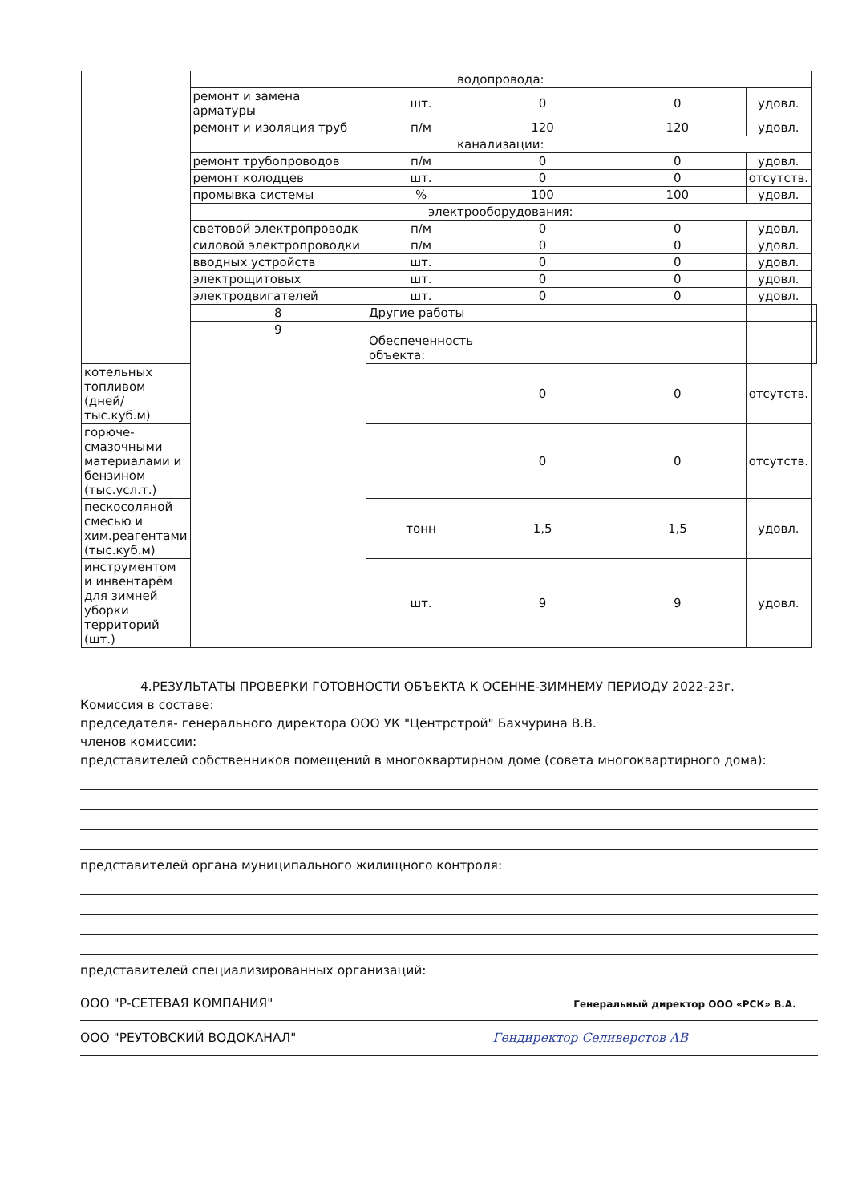| | водопровода: | | | | | |
| | ремонт и замена арматуры | шт. | 0 | 0 | удовл. | |
| | ремонт и изоляция труб | п/м | 120 | 120 | удовл. | |
| | канализации: | | | | | |
| | ремонт трубопроводов | п/м | 0 | 0 | удовл. | |
| | ремонт колодцев | шт. | 0 | 0 | отсутств. | |
| | промывка системы | % | 100 | 100 | удовл. | |
| | электрооборудования: | | | | | |
| | световой электропроводк | п/м | 0 | 0 | удовл. | |
| | силовой электропроводки | п/м | 0 | 0 | удовл. | |
| | вводных устройств | шт. | 0 | 0 | удовл. | |
| | электрощитовых | шт. | 0 | 0 | удовл. | |
| | электродвигателей | шт. | 0 | 0 | удовл. | |
| | 8 | Другие работы | | | | |
| | 9 | Обеспеченность объекта: | | | | |
| котельных топливом (дней/тыс.куб.м) | | | 0 | 0 | отсутств. | |
| горюче-смазочными материалами и бензином (тыс.усл.т.) | | | 0 | 0 | отсутств. | |
| пескосоляной смесью и хим.реагентами (тыс.куб.м) | | тонн | 1,5 | 1,5 | удовл. | |
| инструментом и инвентарём для зимней уборки территорий (шт.) | | шт. | 9 | 9 | удовл. | |
4.РЕЗУЛЬТАТЫ ПРОВЕРКИ ГОТОВНОСТИ ОБЪЕКТА К ОСЕННЕ-ЗИМНЕМУ ПЕРИОДУ 2022-23г.
Комиссия в составе:
председателя- генерального директора ООО УК "Центрстрой" Бахчурина В.В.
членов комиссии:
представителей собственников помещений в многоквартирном доме (совета многоквартирного дома):
представителей органа муниципального жилищного контроля:
представителей специализированных организаций:
ООО "Р-СЕТЕВАЯ КОМПАНИЯ" Генеральный директор ООО «РСК» В.А.
ООО "РЕУТОВСКИЙ ВОДОКАНАЛ" Гендиректор Селиверстов АВ